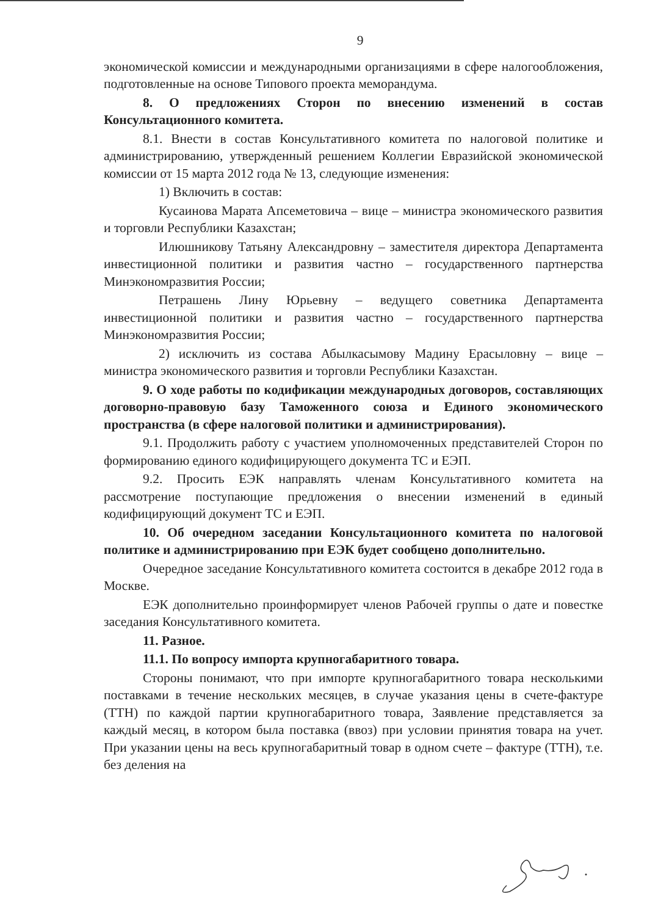9
экономической комиссии и международными организациями в сфере налогообложения, подготовленные на основе Типового проекта меморандума.
8. О предложениях Сторон по внесению изменений в состав Консультационного комитета.
8.1. Внести в состав Консультативного комитета по налоговой политике и администрированию, утвержденный решением Коллегии Евразийской экономической комиссии от 15 марта 2012 года № 13, следующие изменения:
1) Включить в состав:
Кусаинова Марата Апсеметовича – вице – министра экономического развития и торговли Республики Казахстан;
Илюшникову Татьяну Александровну – заместителя директора Департамента инвестиционной политики и развития частно – государственного партнерства Минэкономразвития России;
Петрашень Лину Юрьевну – ведущего советника Департамента инвестиционной политики и развития частно – государственного партнерства Минэкономразвития России;
2) исключить из состава Абылкасымову Мадину Ерасыловну – вице – министра экономического развития и торговли Республики Казахстан.
9. О ходе работы по кодификации международных договоров, составляющих договорно-правовую базу Таможенного союза и Единого экономического пространства (в сфере налоговой политики и администрирования).
9.1. Продолжить работу с участием уполномоченных представителей Сторон по формированию единого кодифицирующего документа ТС и ЕЭП.
9.2. Просить ЕЭК направлять членам Консультативного комитета на рассмотрение поступающие предложения о внесении изменений в единый кодифицирующий документ ТС и ЕЭП.
10. Об очередном заседании Консультационного комитета по налоговой политике и администрированию при ЕЭК будет сообщено дополнительно.
Очередное заседание Консультативного комитета состоится в декабре 2012 года в Москве.
ЕЭК дополнительно проинформирует членов Рабочей группы о дате и повестке заседания Консультативного комитета.
11. Разное.
11.1. По вопросу импорта крупногабаритного товара.
Стороны понимают, что при импорте крупногабаритного товара несколькими поставками в течение нескольких месяцев, в случае указания цены в счете-фактуре (ТТН) по каждой партии крупногабаритного товара, Заявление представляется за каждый месяц, в котором была поставка (ввоз) при условии принятия товара на учет. При указании цены на весь крупногабаритный товар в одном счете – фактуре (ТТН), т.е. без деления на